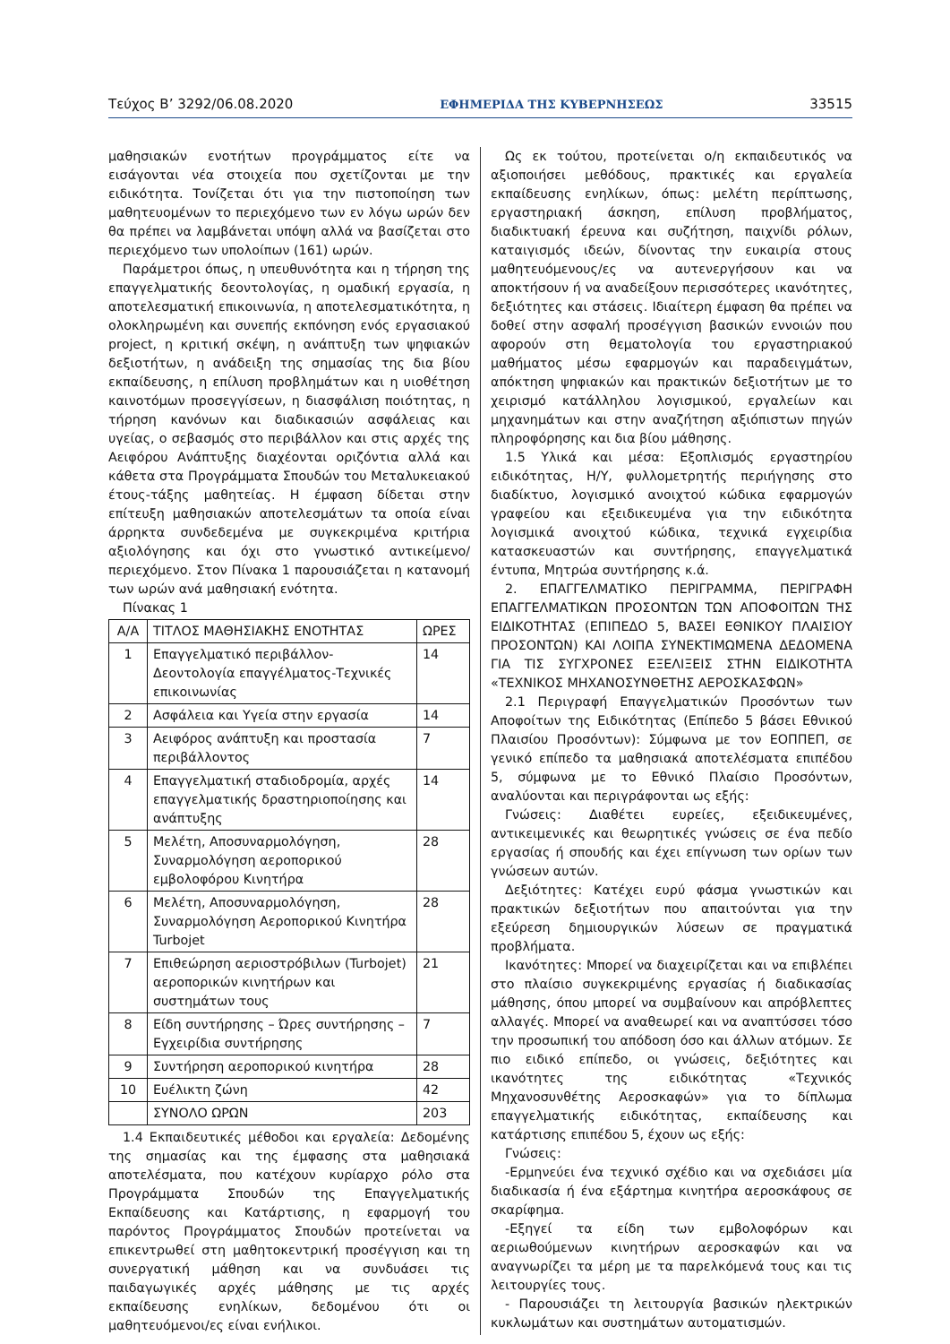Τεύχος Β’ 3292/06.08.2020 ΕΦΗΜΕΡΙΔΑ ΤΗΣ ΚΥΒΕΡΝΗΣΕΩΣ 33515
μαθησιακών ενοτήτων προγράμματος είτε να εισάγονται νέα στοιχεία που σχετίζονται με την ειδικότητα. Τονίζεται ότι για την πιστοποίηση των μαθητευομένων το περιεχόμενο των εν λόγω ωρών δεν θα πρέπει να λαμβάνεται υπόψη αλλά να βασίζεται στο περιεχόμενο των υπολοίπων (161) ωρών.
Παράμετροι όπως, η υπευθυνότητα και η τήρηση της επαγγελματικής δεοντολογίας, η ομαδική εργασία, η αποτελεσματική επικοινωνία, η αποτελεσματικότητα, η ολοκληρωμένη και συνεπής εκπόνηση ενός εργασιακού project, η κριτική σκέψη, η ανάπτυξη των ψηφιακών δεξιοτήτων, η ανάδειξη της σημασίας της δια βίου εκπαίδευσης, η επίλυση προβλημάτων και η υιοθέτηση καινοτόμων προσεγγίσεων, η διασφάλιση ποιότητας, η τήρηση κανόνων και διαδικασιών ασφάλειας και υγείας, ο σεβασμός στο περιβάλλον και στις αρχές της Αειφόρου Ανάπτυξης διαχέονται οριζόντια αλλά και κάθετα στα Προγράμματα Σπουδών του Μεταλυκειακού έτους-τάξης μαθητείας. Η έμφαση δίδεται στην επίτευξη μαθησιακών αποτελεσμάτων τα οποία είναι άρρηκτα συνδεδεμένα με συγκεκριμένα κριτήρια αξιολόγησης και όχι στο γνωστικό αντικείμενο/περιεχόμενο. Στον Πίνακα 1 παρουσιάζεται η κατανομή των ωρών ανά μαθησιακή ενότητα.
Πίνακας 1
| Α/Α | ΤΙΤΛΟΣ ΜΑΘΗΣΙΑΚΗΣ ΕΝΟΤΗΤΑΣ | ΩΡΕΣ |
| 1 | Επαγγελματικό περιβάλλον-Δεοντολογία επαγγέλματος-Τεχνικές επικοινωνίας | 14 |
| 2 | Ασφάλεια και Υγεία στην εργασία | 14 |
| 3 | Αειφόρος ανάπτυξη και προστασία περιβάλλοντος | 7 |
| 4 | Επαγγελματική σταδιοδρομία, αρχές επαγγελματικής δραστηριοποίησης και ανάπτυξης | 14 |
| 5 | Μελέτη, Αποσυναρμολόγηση, Συναρμολόγηση αεροπορικού εμβολοφόρου Κινητήρα | 28 |
| 6 | Μελέτη, Αποσυναρμολόγηση, Συναρμολόγηση Αεροπορικού Κινητήρα Turbojet | 28 |
| 7 | Επιθεώρηση αεριοστρόβιλων (Turbojet) αεροπορικών κινητήρων και συστημάτων τους | 21 |
| 8 | Είδη συντήρησης – Ώρες συντήρησης – Εγχειρίδια συντήρησης | 7 |
| 9 | Συντήρηση αεροπορικού κινητήρα | 28 |
| 10 | Ευέλικτη ζώνη | 42 |
| | ΣΥΝΟΛΟ ΩΡΩΝ | 203 |
1.4 Εκπαιδευτικές μέθοδοι και εργαλεία: Δεδομένης της σημασίας και της έμφασης στα μαθησιακά αποτελέσματα, που κατέχουν κυρίαρχο ρόλο στα Προγράμματα Σπουδών της Επαγγελματικής Εκπαίδευσης και Κατάρτισης, η εφαρμογή του παρόντος Προγράμματος Σπουδών προτείνεται να επικεντρωθεί στη μαθητοκεντρική προσέγγιση και τη συνεργατική μάθηση και να συνδυάσει τις παιδαγωγικές αρχές μάθησης με τις αρχές εκπαίδευσης ενηλίκων, δεδομένου ότι οι μαθητευόμενοι/ες είναι ενήλικοι.
Ως εκ τούτου, προτείνεται ο/η εκπαιδευτικός να αξιοποιήσει μεθόδους, πρακτικές και εργαλεία εκπαίδευσης ενηλίκων, όπως: μελέτη περίπτωσης, εργαστηριακή άσκηση, επίλυση προβλήματος, διαδικτυακή έρευνα και συζήτηση, παιχνίδι ρόλων, καταιγισμός ιδεών, δίνοντας την ευκαιρία στους μαθητευόμενους/ες να αυτενεργήσουν και να αποκτήσουν ή να αναδείξουν περισσότερες ικανότητες, δεξιότητες και στάσεις. Ιδιαίτερη έμφαση θα πρέπει να δοθεί στην ασφαλή προσέγγιση βασικών εννοιών που αφορούν στη θεματολογία του εργαστηριακού μαθήματος μέσω εφαρμογών και παραδειγμάτων, απόκτηση ψηφιακών και πρακτικών δεξιοτήτων με το χειρισμό κατάλληλου λογισμικού, εργαλείων και μηχανημάτων και στην αναζήτηση αξιόπιστων πηγών πληροφόρησης και δια βίου μάθησης.
1.5 Υλικά και μέσα: Εξοπλισμός εργαστηρίου ειδικότητας, Η/Υ, φυλλομετρητής περιήγησης στο διαδίκτυο, λογισμικό ανοιχτού κώδικα εφαρμογών γραφείου και εξειδικευμένα για την ειδικότητα λογισμικά ανοιχτού κώδικα, τεχνικά εγχειρίδια κατασκευαστών και συντήρησης, επαγγελματικά έντυπα, Μητρώα συντήρησης κ.ά.
2. ΕΠΑΓΓΕΛΜΑΤΙΚΟ ΠΕΡΙΓΡΑΜΜΑ, ΠΕΡΙΓΡΑΦΗ ΕΠΑΓΓΕΛΜΑΤΙΚΩΝ ΠΡΟΣΟΝΤΩΝ ΤΩΝ ΑΠΟΦΟΙΤΩΝ ΤΗΣ ΕΙΔΙΚΟΤΗΤΑΣ (ΕΠΙΠΕΔΟ 5, ΒΑΣΕΙ ΕΘΝΙΚΟΥ ΠΛΑΙΣΙΟΥ ΠΡΟΣΟΝΤΩΝ) ΚΑΙ ΛΟΙΠΑ ΣΥΝΕΚΤΙΜΩΜΕΝΑ ΔΕΔΟΜΕΝΑ ΓΙΑ ΤΙΣ ΣΥΓΧΡΟΝΕΣ ΕΞΕΛΙΞΕΙΣ ΣΤΗΝ ΕΙΔΙΚΟΤΗΤΑ «ΤΕΧΝΙΚΟΣ ΜΗΧΑΝΟΣΥΝΘΕΤΗΣ ΑΕΡΟΣΚΑΣΦΩΝ»
2.1 Περιγραφή Επαγγελματικών Προσόντων των Αποφοίτων της Ειδικότητας (Επίπεδο 5 βάσει Εθνικού Πλαισίου Προσόντων): Σύμφωνα με τον ΕΟΠΠΕΠ, σε γενικό επίπεδο τα μαθησιακά αποτελέσματα επιπέδου 5, σύμφωνα με το Εθνικό Πλαίσιο Προσόντων, αναλύονται και περιγράφονται ως εξής:
Γνώσεις: Διαθέτει ευρείες, εξειδικευμένες, αντικειμενικές και θεωρητικές γνώσεις σε ένα πεδίο εργασίας ή σπουδής και έχει επίγνωση των ορίων των γνώσεων αυτών.
Δεξιότητες: Κατέχει ευρύ φάσμα γνωστικών και πρακτικών δεξιοτήτων που απαιτούνται για την εξεύρεση δημιουργικών λύσεων σε πραγματικά προβλήματα.
Ικανότητες: Μπορεί να διαχειρίζεται και να επιβλέπει στο πλαίσιο συγκεκριμένης εργασίας ή διαδικασίας μάθησης, όπου μπορεί να συμβαίνουν και απρόβλεπτες αλλαγές. Μπορεί να αναθεωρεί και να αναπτύσσει τόσο την προσωπική του απόδοση όσο και άλλων ατόμων. Σε πιο ειδικό επίπεδο, οι γνώσεις, δεξιότητες και ικανότητες της ειδικότητας «Τεχνικός Μηχανοσυνθέτης Αεροσκαφών» για το δίπλωμα επαγγελματικής ειδικότητας, εκπαίδευσης και κατάρτισης επιπέδου 5, έχουν ως εξής:
Γνώσεις:
-Ερμηνεύει ένα τεχνικό σχέδιο και να σχεδιάσει μία διαδικασία ή ένα εξάρτημα κινητήρα αεροσκάφους σε σκαρίφημα.
-Εξηγεί τα είδη των εμβολοφόρων και αεριωθούμενων κινητήρων αεροσκαφών και να αναγνωρίζει τα μέρη με τα παρελκόμενά τους και τις λειτουργίες τους.
- Παρουσιάζει τη λειτουργία βασικών ηλεκτρικών κυκλωμάτων και συστημάτων αυτοματισμών.